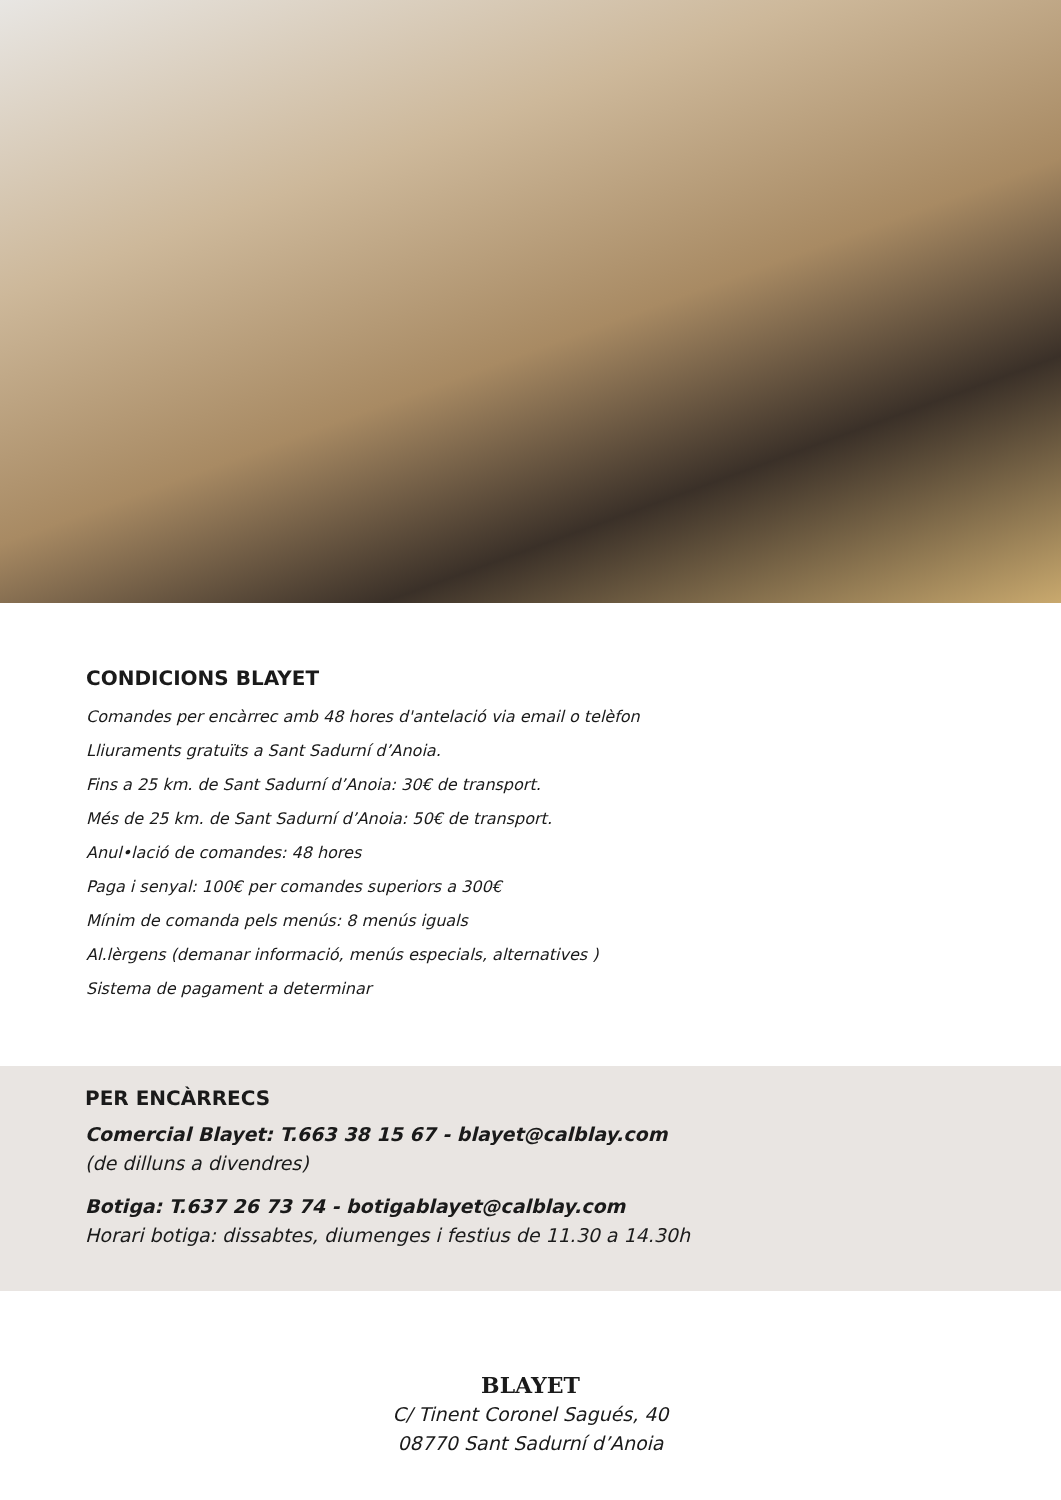CONDICIONS BLAYET
Comandes per encàrrec amb 48 hores d'antelació via email o telèfon
Lliuraments gratuïts a Sant Sadurní d’Anoia.
Fins a 25 km. de Sant Sadurní d’Anoia: 30€ de transport.
Més de 25 km. de Sant Sadurní d’Anoia: 50€ de transport.
Anul•lació de comandes: 48 hores
Paga i senyal: 100€ per comandes superiors a 300€
Mínim de comanda pels menús: 8 menús iguals
Al.lèrgens (demanar informació, menús especials, alternatives )
Sistema de pagament a determinar
PER ENCÀRRECS
Comercial Blayet: T.663 38 15 67 - blayet@calblay.com
(de dilluns a divendres)
Botiga: T.637 26 73 74 - botigablayet@calblay.com
Horari botiga: dissabtes, diumenges i festius de 11.30 a 14.30h
BLAYET
C/ Tinent Coronel Sagués, 40
08770 Sant Sadurní d’Anoia